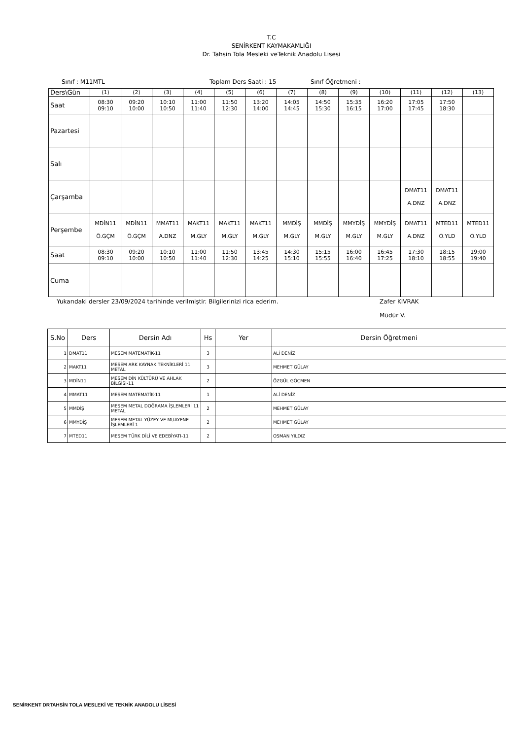T.C
SENİRKENT KAYMAKAMLIĞI
Dr. Tahsin Tola Mesleki veTeknik Anadolu Lisesi
Sınıf : M11MTL Toplam Ders Saati : 15 Sınıf Öğretmeni :
| Ders\Gün | (1) | (2) | (3) | (4) | (5) | (6) | (7) | (8) | (9) | (10) | (11) | (12) | (13) |
| Saat | 08:30 09:10 | 09:20 10:00 | 10:10 10:50 | 11:00 11:40 | 11:50 12:30 | 13:20 14:00 | 14:05 14:45 | 14:50 15:30 | 15:35 16:15 | 16:20 17:00 | 17:05 17:45 | 17:50 18:30 | |
| Pazartesi | | | | | | | | | | | | | |
| Salı | | | | | | | | | | | | | |
| Çarşamba | | | | | | | | | | | DMAT11 A.DNZ | DMAT11 A.DNZ | |
| Perşembe | MDİN11 Ö.GÇM | MDİN11 Ö.GÇM | MMAT11 A.DNZ | MAKT11 M.GLY | MAKT11 M.GLY | MAKT11 M.GLY | MMDİŞ M.GLY | MMDİŞ M.GLY | MMYDİŞ M.GLY | MMYDİŞ M.GLY | DMAT11 A.DNZ | MTED11 O.YLD | MTED11 O.YLD |
| Saat | 08:30 09:10 | 09:20 10:00 | 10:10 10:50 | 11:00 11:40 | 11:50 12:30 | 13:45 14:25 | 14:30 15:10 | 15:15 15:55 | 16:00 16:40 | 16:45 17:25 | 17:30 18:10 | 18:15 18:55 | 19:00 19:40 |
| Cuma | | | | | | | | | | | | | |
Yukarıdaki dersler 23/09/2024 tarihinde verilmiştir. Bilgilerinizi rica ederim. Zafer KIVRAK
Müdür V.
| S.No | Ders | Dersin Adı | Hs | Yer | Dersin Öğretmeni |
| --- | --- | --- | --- | --- | --- |
| 1 | DMAT11 | MESEM MATEMATİK-11 | 3 | | ALİ DENİZ |
| 2 | MAKT11 | MESEM ARK KAYNAK TEKNİKLERİ 11 METAL | 3 | | MEHMET GÜLAY |
| 3 | MDİN11 | MESEM DİN KÜLTÜRÜ VE AHLAK BİLGİSİ-11 | 2 | | ÖZGÜL GÖÇMEN |
| 4 | MMAT11 | MESEM MATEMATİK-11 | 1 | | ALİ DENİZ |
| 5 | MMDİŞ | MESEM METAL DOĞRAMA İŞLEMLERİ 11 METAL | 2 | | MEHMET GÜLAY |
| 6 | MMYDİŞ | MESEM METAL YÜZEY VE MUAYENE İŞLEMLERİ 1 | 2 | | MEHMET GÜLAY |
| 7 | MTED11 | MESEM TÜRK DİLİ VE EDEBİYATI-11 | 2 | | OSMAN YILDIZ |
SENİRKENT DRTAHSİN TOLA MESLEKİ VE TEKNİK ANADOLU LİSESİ